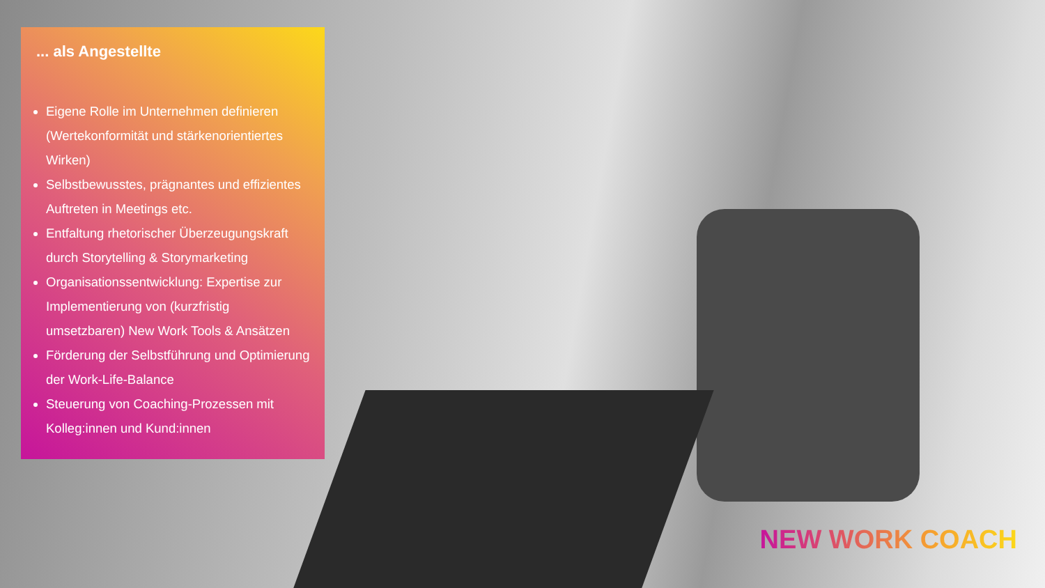... als Angestellte
Eigene Rolle im Unternehmen definieren (Wertekonformität und stärkenorientiertes Wirken)
Selbstbewusstes, prägnantes und effizientes Auftreten in Meetings etc.
Entfaltung rhetorischer Überzeugungskraft durch Storytelling & Storymarketing
Organisationssentwicklung: Expertise zur Implementierung von (kurzfristig umsetzbaren) New Work Tools & Ansätzen
Förderung der Selbstführung und Optimierung der Work-Life-Balance
Steuerung von Coaching-Prozessen mit Kolleg:innen und Kund:innen
NEW WORK COACH